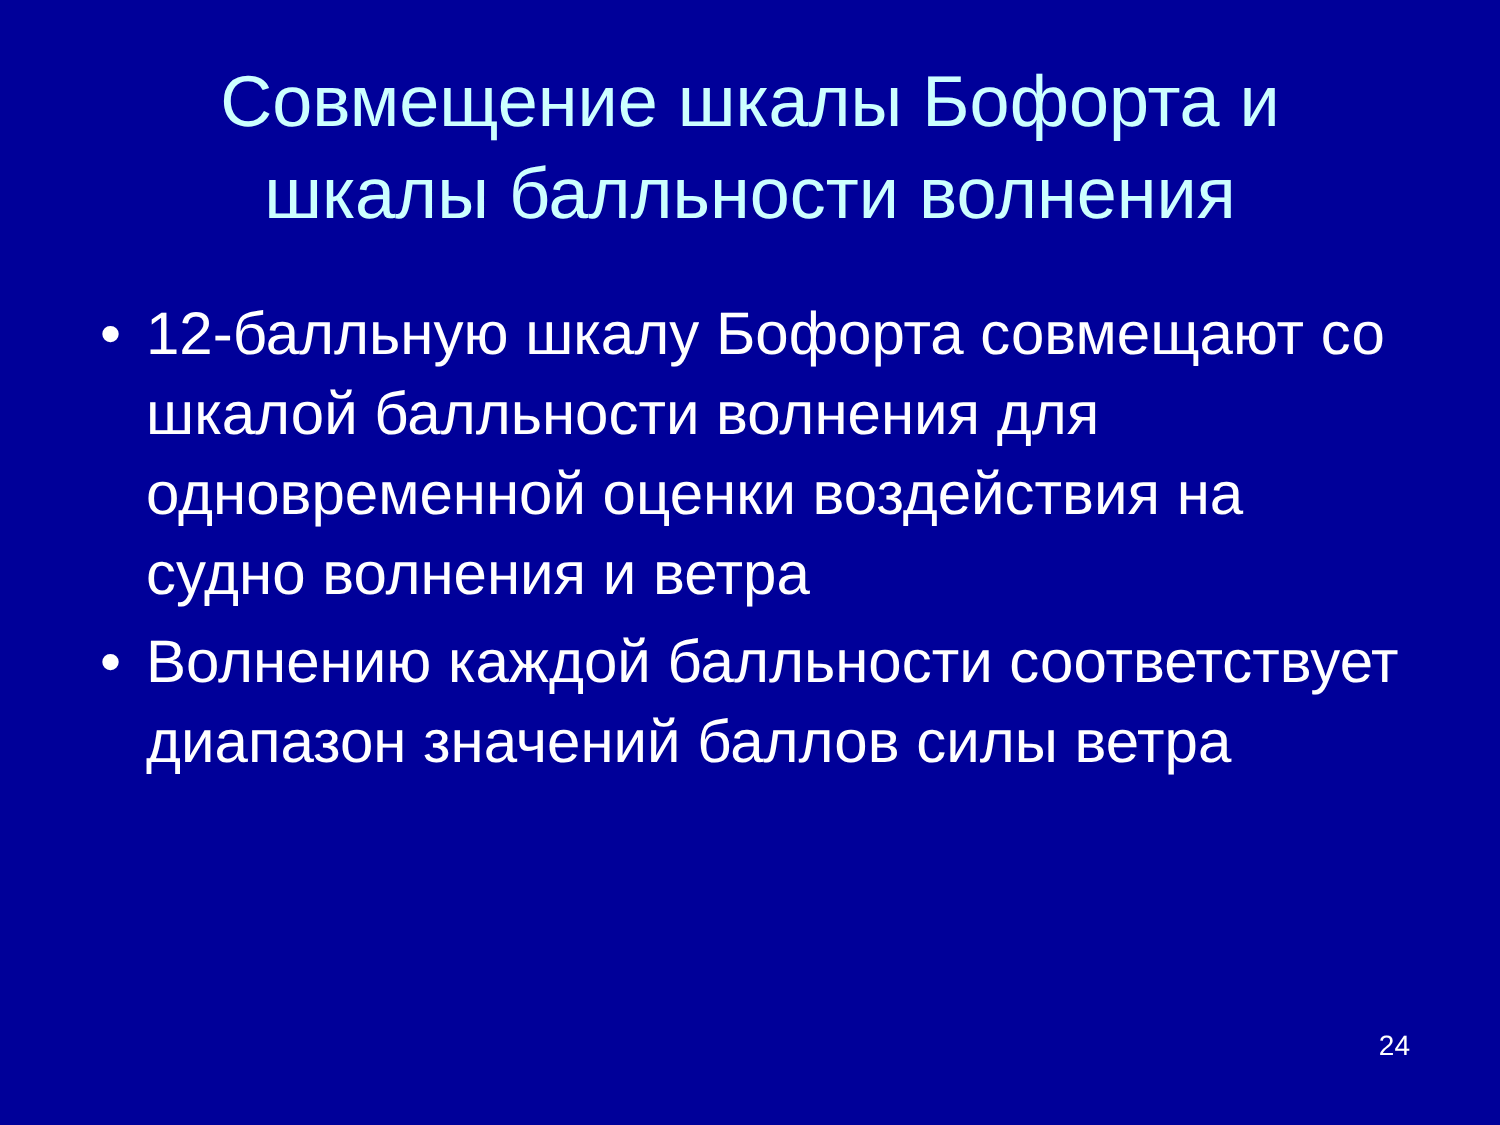Совмещение шкалы Бофорта и
шкалы балльности волнения
• 12-балльную шкалу Бофорта совмещают со шкалой балльности волнения для одновременной оценки воздействия на судно волнения и ветра
• Волнению каждой балльности соответствует диапазон значений баллов силы ветра
24